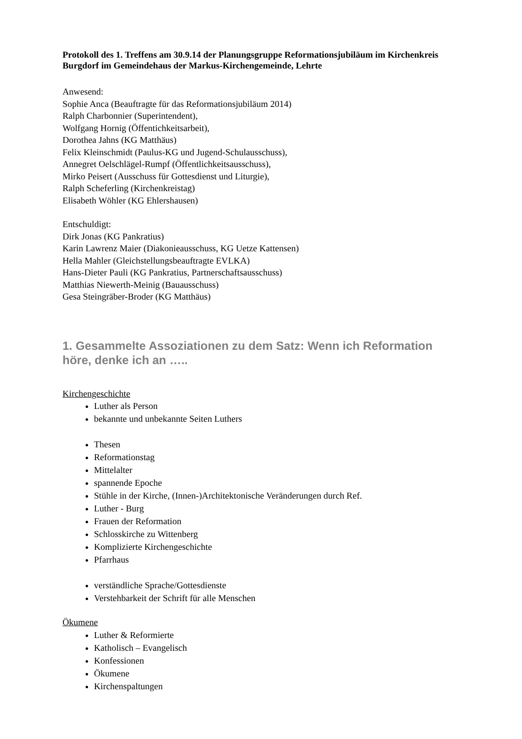Protokoll des 1. Treffens am 30.9.14 der Planungsgruppe Reformationsjubiläum im Kirchenkreis Burgdorf im Gemeindehaus der Markus-Kirchengemeinde, Lehrte
Anwesend:
Sophie Anca (Beauftragte für das Reformationsjubiläum 2014)
Ralph Charbonnier (Superintendent),
Wolfgang Hornig (Öffentichkeitsarbeit),
Dorothea Jahns (KG Matthäus)
Felix Kleinschmidt (Paulus-KG und Jugend-Schulausschuss),
Annegret Oelschlägel-Rumpf (Öffentlichkeitsausschuss),
Mirko Peisert (Ausschuss für Gottesdienst und Liturgie),
Ralph Scheferling (Kirchenkreistag)
Elisabeth Wöhler (KG Ehlershausen)
Entschuldigt:
Dirk Jonas (KG Pankratius)
Karin Lawrenz Maier (Diakonieausschuss, KG Uetze Kattensen)
Hella Mahler (Gleichstellungsbeauftragte EVLKA)
Hans-Dieter Pauli (KG Pankratius, Partnerschaftsausschuss)
Matthias Niewerth-Meinig (Bauausschuss)
Gesa Steingräber-Broder (KG Matthäus)
1. Gesammelte Assoziationen zu dem Satz: Wenn ich Reformation höre, denke ich an …..
Kirchengeschichte
Luther als Person
bekannte und unbekannte Seiten Luthers
Thesen
Reformationstag
Mittelalter
spannende Epoche
Stühle in der Kirche, (Innen-)Architektonische Veränderungen durch Ref.
Luther - Burg
Frauen der Reformation
Schlosskirche zu Wittenberg
Komplizierte Kirchengeschichte
Pfarrhaus
verständliche Sprache/Gottesdienste
Verstehbarkeit der Schrift für alle Menschen
Ökumene
Luther & Reformierte
Katholisch – Evangelisch
Konfessionen
Ökumene
Kirchenspaltungen